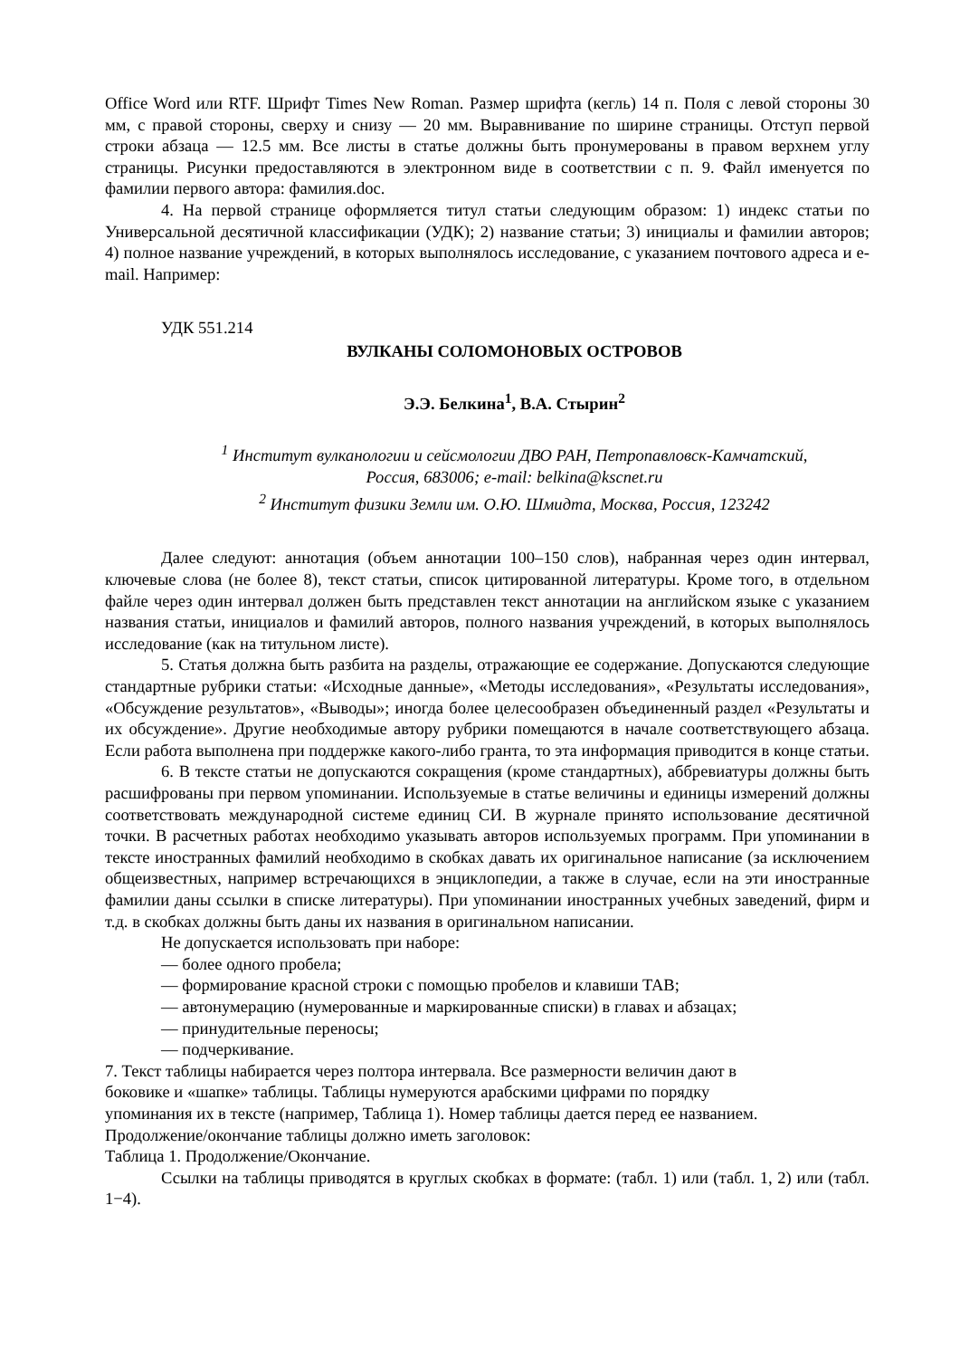Office Word или RTF. Шрифт Times New Roman. Размер шрифта (кегль) 14 п. Поля с левой стороны 30 мм, с правой стороны, сверху и снизу — 20 мм. Выравнивание по ширине страницы. Отступ первой строки абзаца — 12.5 мм. Все листы в статье должны быть пронумерованы в правом верхнем углу страницы. Рисунки предоставляются в электронном виде в соответствии с п. 9. Файл именуется по фамилии первого автора: фамилия.doc.
4. На первой странице оформляется титул статьи следующим образом: 1) индекс статьи по Универсальной десятичной классификации (УДК); 2) название статьи; 3) инициалы и фамилии авторов; 4) полное название учреждений, в которых выполнялось исследование, с указанием почтового адреса и e-mail. Например:
УДК 551.214
ВУЛКАНЫ СОЛОМОНОВЫХ ОСТРОВОВ
Э.Э. Белкина<sup>1</sup>, В.А. Стырин<sup>2</sup>
<sup>1</sup> Институт вулканологии и сейсмологии ДВО РАН, Петропавловск-Камчатский,
Россия, 683006; e-mail: belkina@kscnet.ru
<sup>2</sup> Институт физики Земли им. О.Ю. Шмидта, Москва, Россия, 123242
Далее следуют: аннотация (объем аннотации 100–150 слов), набранная через один интервал, ключевые слова (не более 8), текст статьи, список цитированной литературы. Кроме того, в отдельном файле через один интервал должен быть представлен текст аннотации на английском языке с указанием названия статьи, инициалов и фамилий авторов, полного названия учреждений, в которых выполнялось исследование (как на титульном листе).
5. Статья должна быть разбита на разделы, отражающие ее содержание. Допускаются следующие стандартные рубрики статьи: «Исходные данные», «Методы исследования», «Результаты исследования», «Обсуждение результатов», «Выводы»; иногда более целесообразен объединенный раздел «Результаты и их обсуждение». Другие необходимые автору рубрики помещаются в начале соответствующего абзаца. Если работа выполнена при поддержке какого-либо гранта, то эта информация приводится в конце статьи.
6. В тексте статьи не допускаются сокращения (кроме стандартных), аббревиатуры должны быть расшифрованы при первом упоминании. Используемые в статье величины и единицы измерений должны соответствовать международной системе единиц СИ. В журнале принято использование десятичной точки. В расчетных работах необходимо указывать авторов используемых программ. При упоминании в тексте иностранных фамилий необходимо в скобках давать их оригинальное написание (за исключением общеизвестных, например встречающихся в энциклопедии, а также в случае, если на эти иностранные фамилии даны ссылки в списке литературы). При упоминании иностранных учебных заведений, фирм и т.д. в скобках должны быть даны их названия в оригинальном написании.
Не допускается использовать при наборе:
— более одного пробела;
— формирование красной строки с помощью пробелов и клавиши TAB;
— автонумерацию (нумерованные и маркированные списки) в главах и абзацах;
— принудительные переносы;
— подчеркивание.
7. Текст таблицы набирается через полтора интервала. Все размерности величин дают в
боковике и «шапке» таблицы. Таблицы нумеруются арабскими цифрами по порядку
упоминания их в тексте (например, Таблица 1). Номер таблицы дается перед ее названием.
Продолжение/окончание таблицы должно иметь заголовок:
Таблица 1. Продолжение/Окончание.
Ссылки на таблицы приводятся в круглых скобках в формате: (табл. 1) или (табл. 1, 2) или (табл. 1−4).